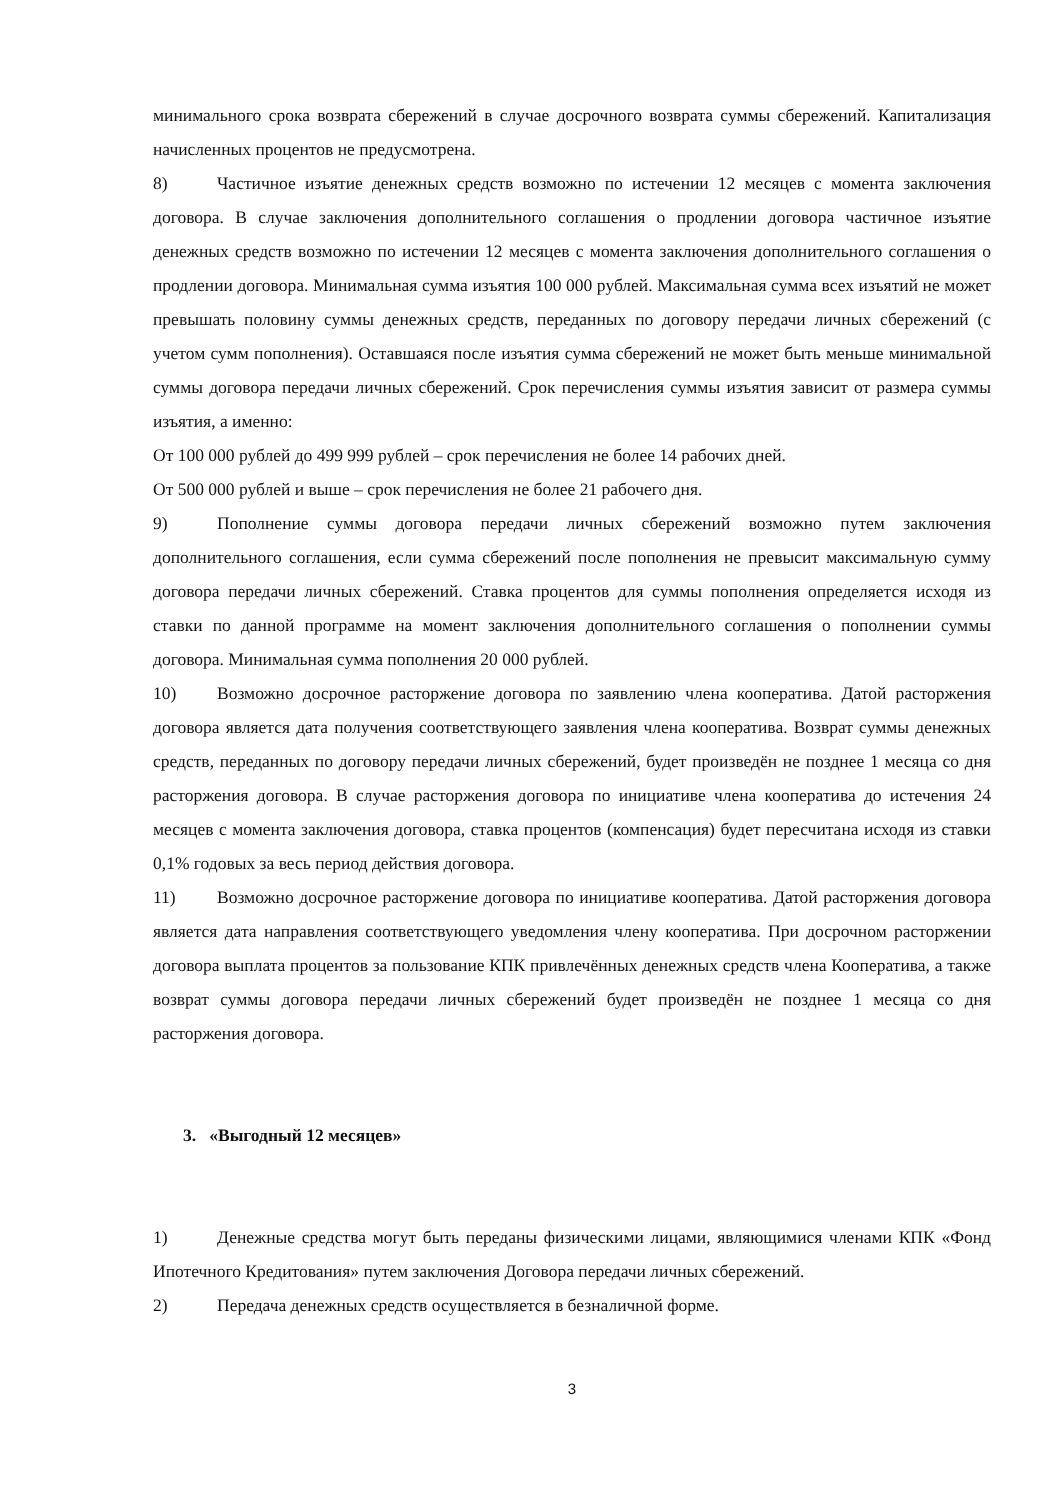минимального срока возврата сбережений в случае досрочного возврата суммы сбережений. Капитализация начисленных процентов не предусмотрена.
8) Частичное изъятие денежных средств возможно по истечении 12 месяцев с момента заключения договора. В случае заключения дополнительного соглашения о продлении договора частичное изъятие денежных средств возможно по истечении 12 месяцев с момента заключения дополнительного соглашения о продлении договора. Минимальная сумма изъятия 100 000 рублей. Максимальная сумма всех изъятий не может превышать половину суммы денежных средств, переданных по договору передачи личных сбережений (с учетом сумм пополнения). Оставшаяся после изъятия сумма сбережений не может быть меньше минимальной суммы договора передачи личных сбережений. Срок перечисления суммы изъятия зависит от размера суммы изъятия, а именно:
От 100 000 рублей до 499 999 рублей – срок перечисления не более 14 рабочих дней.
От 500 000 рублей и выше – срок перечисления не более 21 рабочего дня.
9) Пополнение суммы договора передачи личных сбережений возможно путем заключения дополнительного соглашения, если сумма сбережений после пополнения не превысит максимальную сумму договора передачи личных сбережений. Ставка процентов для суммы пополнения определяется исходя из ставки по данной программе на момент заключения дополнительного соглашения о пополнении суммы договора. Минимальная сумма пополнения 20 000 рублей.
10) Возможно досрочное расторжение договора по заявлению члена кооператива. Датой расторжения договора является дата получения соответствующего заявления члена кооператива. Возврат суммы денежных средств, переданных по договору передачи личных сбережений, будет произведён не позднее 1 месяца со дня расторжения договора. В случае расторжения договора по инициативе члена кооператива до истечения 24 месяцев с момента заключения договора, ставка процентов (компенсация) будет пересчитана исходя из ставки 0,1% годовых за весь период действия договора.
11) Возможно досрочное расторжение договора по инициативе кооператива. Датой расторжения договора является дата направления соответствующего уведомления члену кооператива. При досрочном расторжении договора выплата процентов за пользование КПК привлечённых денежных средств члена Кооператива, а также возврат суммы договора передачи личных сбережений будет произведён не позднее 1 месяца со дня расторжения договора.
3. «Выгодный 12 месяцев»
1) Денежные средства могут быть переданы физическими лицами, являющимися членами КПК «Фонд Ипотечного Кредитования» путем заключения Договора передачи личных сбережений.
2) Передача денежных средств осуществляется в безналичной форме.
3